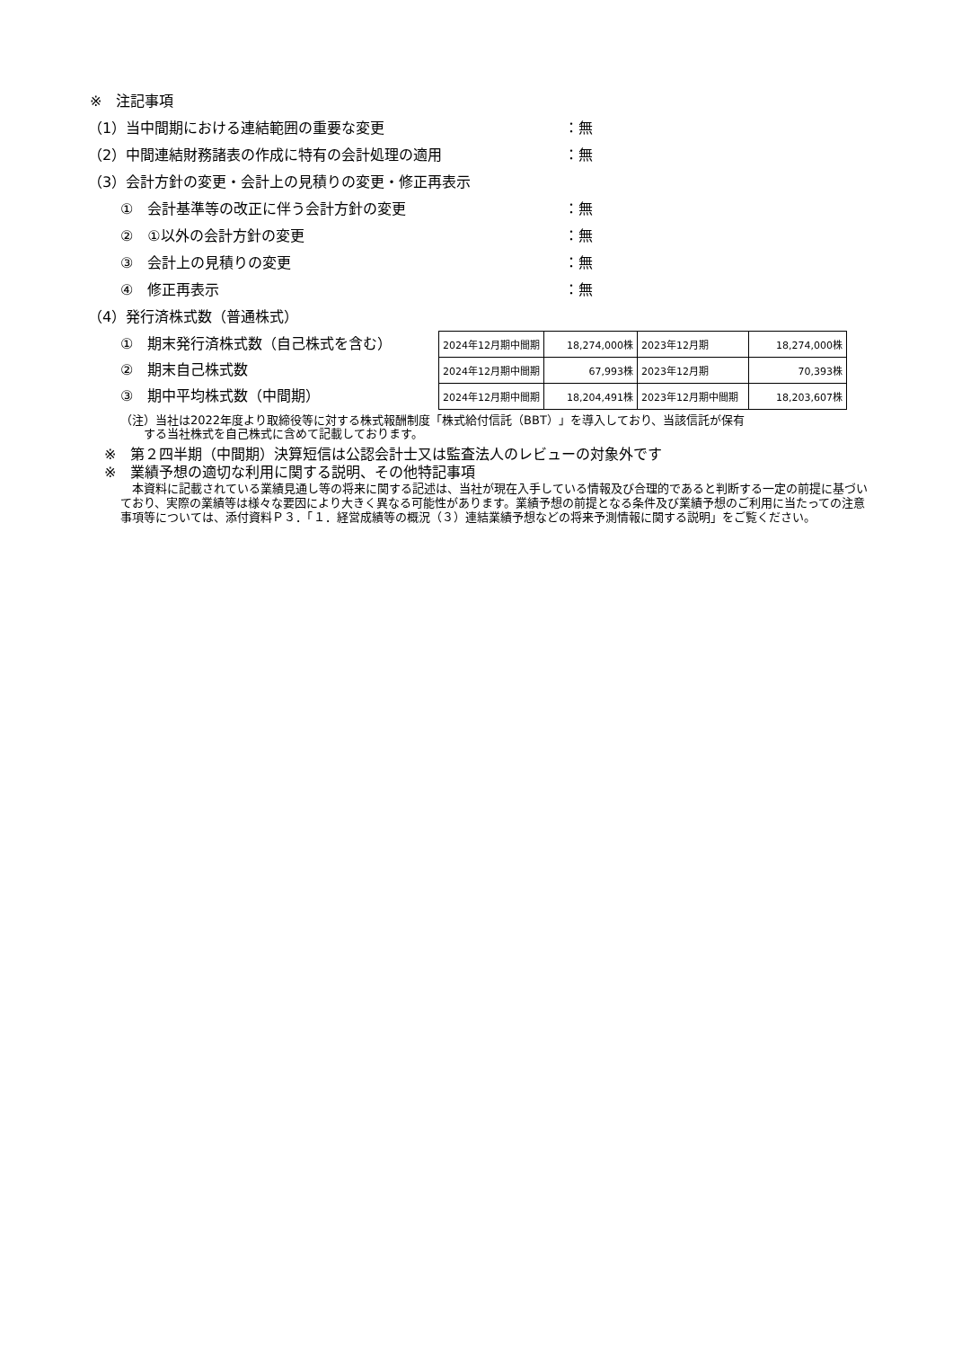※　注記事項
（1）当中間期における連結範囲の重要な変更 ：無
（2）中間連結財務諸表の作成に特有の会計処理の適用 ：無
（3）会計方針の変更・会計上の見積りの変更・修正再表示
①　会計基準等の改正に伴う会計方針の変更 ：無
②　①以外の会計方針の変更 ：無
③　会計上の見積りの変更 ：無
④　修正再表示 ：無
（4）発行済株式数（普通株式）
①　期末発行済株式数（自己株式を含む）
②　期末自己株式数
③　期中平均株式数（中間期）
| 2024年12月期中間期 | 18,274,000株 | 2023年12月期 | 18,274,000株 |
| 2024年12月期中間期 | 67,993株 | 2023年12月期 | 70,393株 |
| 2024年12月期中間期 | 18,204,491株 | 2023年12月期中間期 | 18,203,607株 |
（注）当社は2022年度より取締役等に対する株式報酬制度「株式給付信託（BBT）」を導入しており、当該信託が保有
　　する当社株式を自己株式に含めて記載しております。
※　第２四半期（中間期）決算短信は公認会計士又は監査法人のレビューの対象外です
※　業績予想の適切な利用に関する説明、その他特記事項
本資料に記載されている業績見通し等の将来に関する記述は、当社が現在入手している情報及び合理的であると判断する一定の前提に基づいており、実際の業績等は様々な要因により大きく異なる可能性があります。業績予想の前提となる条件及び業績予想のご利用に当たっての注意事項等については、添付資料Ｐ３．「１．経営成績等の概況（３）連結業績予想などの将来予測情報に関する説明」をご覧ください。